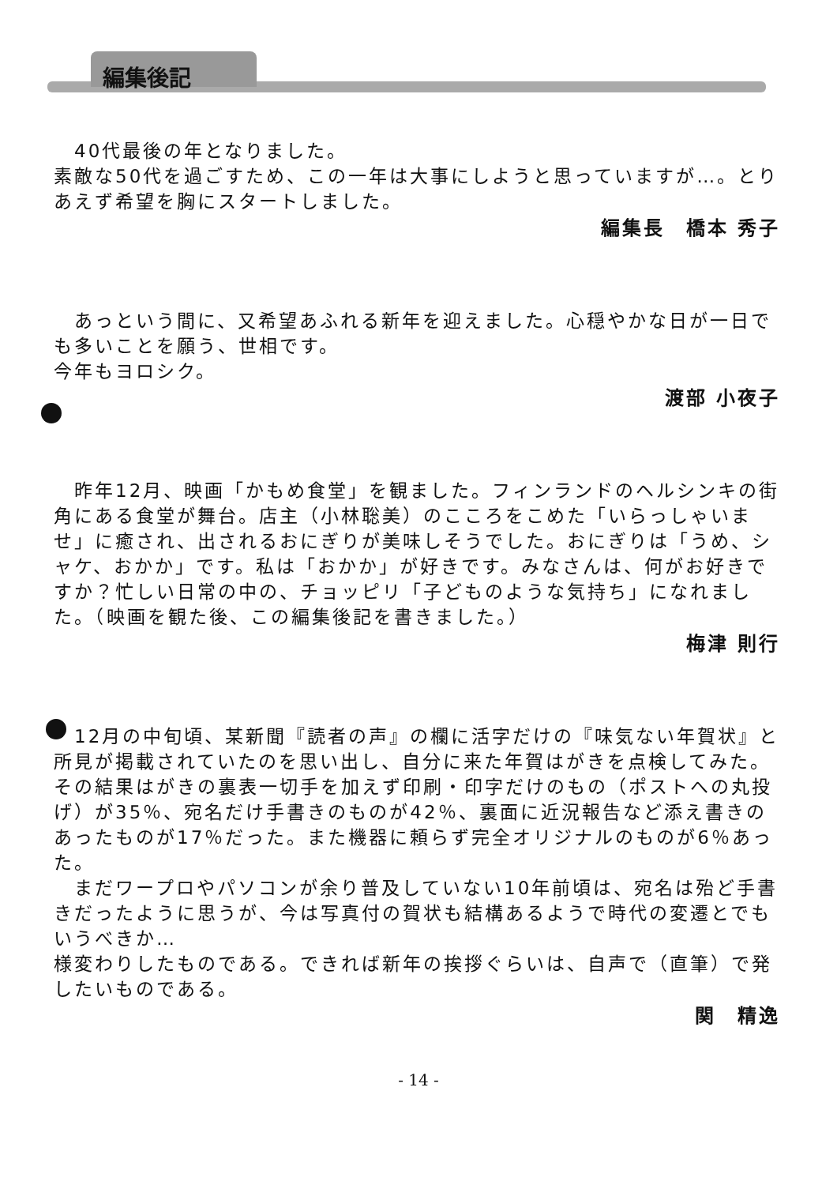編集後記
　40代最後の年となりました。
素敵な50代を過ごすため、この一年は大事にしようと思っていますが…。とりあえず希望を胸にスタートしました。
編集長　橋本 秀子
　あっという間に、又希望あふれる新年を迎えました。心穏やかな日が一日でも多いことを願う、世相です。
今年もヨロシク。
渡部 小夜子
　昨年12月、映画「かもめ食堂」を観ました。フィンランドのヘルシンキの街角にある食堂が舞台。店主（小林聡美）のこころをこめた「いらっしゃいませ」に癒され、出されるおにぎりが美味しそうでした。おにぎりは「うめ、シャケ、おかか」です。私は「おかか」が好きです。みなさんは、何がお好きですか？忙しい日常の中の、チョッピリ「子どものような気持ち」になれました。（映画を観た後、この編集後記を書きました。）
梅津 則行
　12月の中旬頃、某新聞『読者の声』の欄に活字だけの『味気ない年賀状』と所見が掲載されていたのを思い出し、自分に来た年賀はがきを点検してみた。その結果はがきの裏表一切手を加えず印刷・印字だけのもの（ポストへの丸投げ）が35％、宛名だけ手書きのものが42％、裏面に近況報告など添え書きのあったものが17％だった。また機器に頼らず完全オリジナルのものが6％あった。
　まだワープロやパソコンが余り普及していない10年前頃は、宛名は殆ど手書きだったように思うが、今は写真付の賀状も結構あるようで時代の変遷とでもいうべきか…
様変わりしたものである。できれば新年の挨拶ぐらいは、自声で（直筆）で発したいものである。
関　精逸
- 14 -